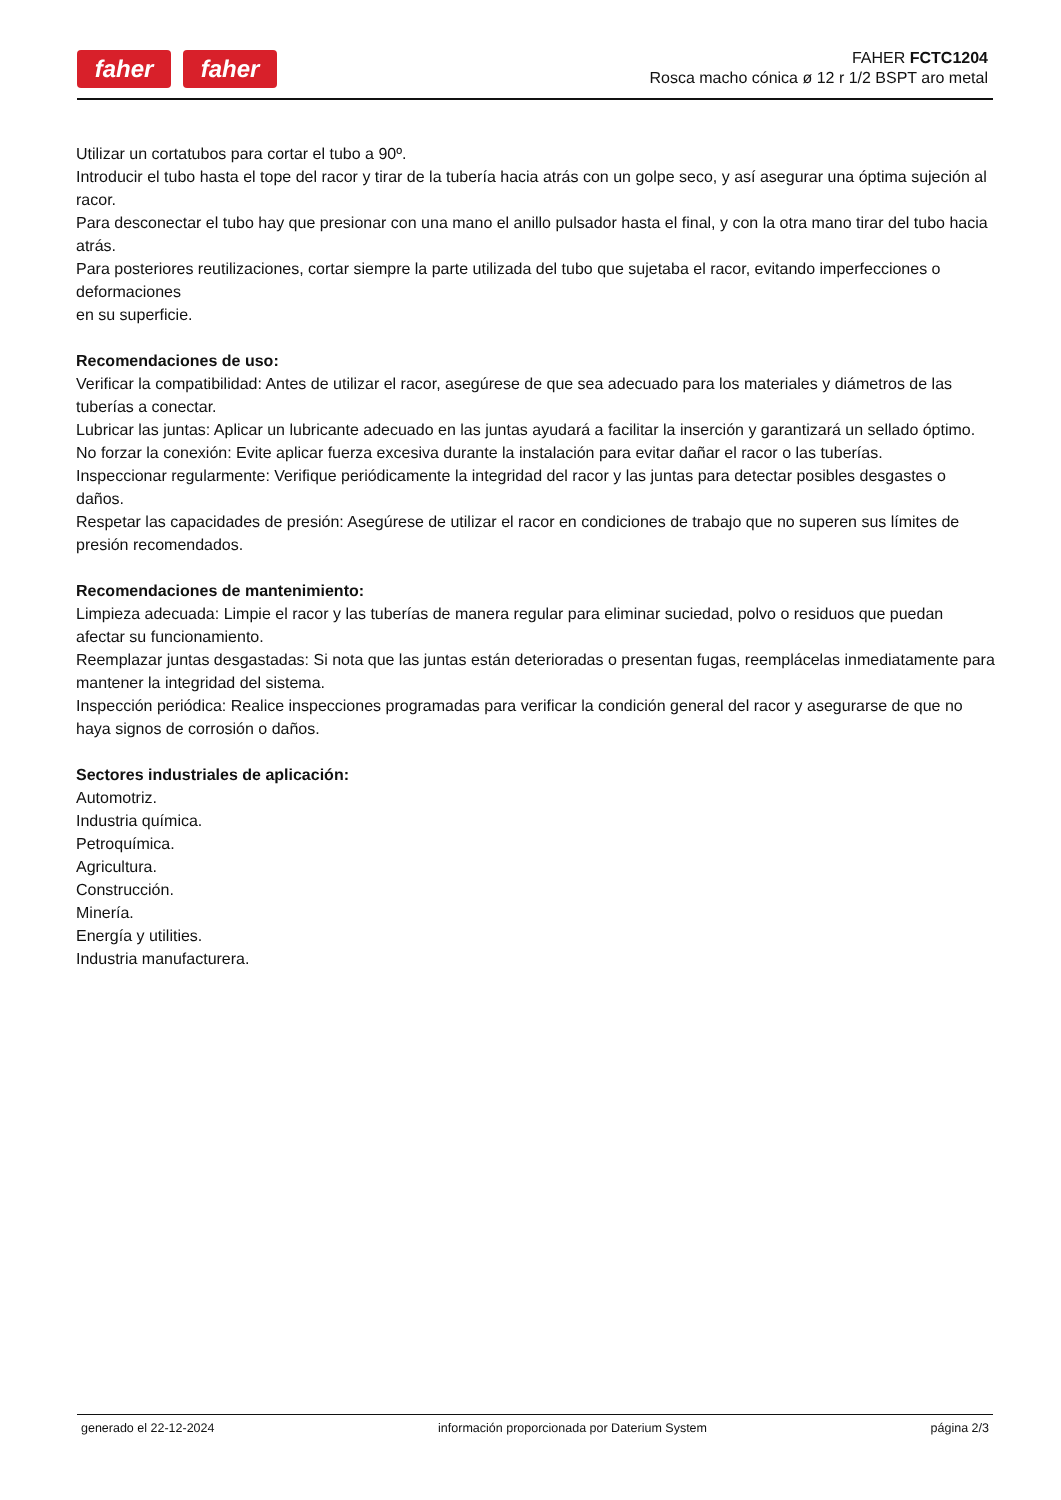faher faher
FAHER FCTC1204
Rosca macho cónica ø 12 r 1/2 BSPT aro metal
Utilizar un cortatubos para cortar el tubo a 90º.
Introducir el tubo hasta el tope del racor y tirar de la tubería hacia atrás con un golpe seco, y así asegurar una óptima sujeción al racor.
Para desconectar el tubo hay que presionar con una mano el anillo pulsador hasta el final, y con la otra mano tirar del tubo hacia atrás.
Para posteriores reutilizaciones, cortar siempre la parte utilizada del tubo que sujetaba el racor, evitando imperfecciones o deformaciones
en su superficie.
Recomendaciones de uso:
Verificar la compatibilidad: Antes de utilizar el racor, asegúrese de que sea adecuado para los materiales y diámetros de las tuberías a conectar.
Lubricar las juntas: Aplicar un lubricante adecuado en las juntas ayudará a facilitar la inserción y garantizará un sellado óptimo.
No forzar la conexión: Evite aplicar fuerza excesiva durante la instalación para evitar dañar el racor o las tuberías.
Inspeccionar regularmente: Verifique periódicamente la integridad del racor y las juntas para detectar posibles desgastes o daños.
Respetar las capacidades de presión: Asegúrese de utilizar el racor en condiciones de trabajo que no superen sus límites de presión recomendados.
Recomendaciones de mantenimiento:
Limpieza adecuada: Limpie el racor y las tuberías de manera regular para eliminar suciedad, polvo o residuos que puedan afectar su funcionamiento.
Reemplazar juntas desgastadas: Si nota que las juntas están deterioradas o presentan fugas, reemplácelas inmediatamente para mantener la integridad del sistema.
Inspección periódica: Realice inspecciones programadas para verificar la condición general del racor y asegurarse de que no haya signos de corrosión o daños.
Sectores industriales de aplicación:
Automotriz.
Industria química.
Petroquímica.
Agricultura.
Construcción.
Minería.
Energía y utilities.
Industria manufacturera.
generado el 22-12-2024 información proporcionada por Daterium System página 2/3